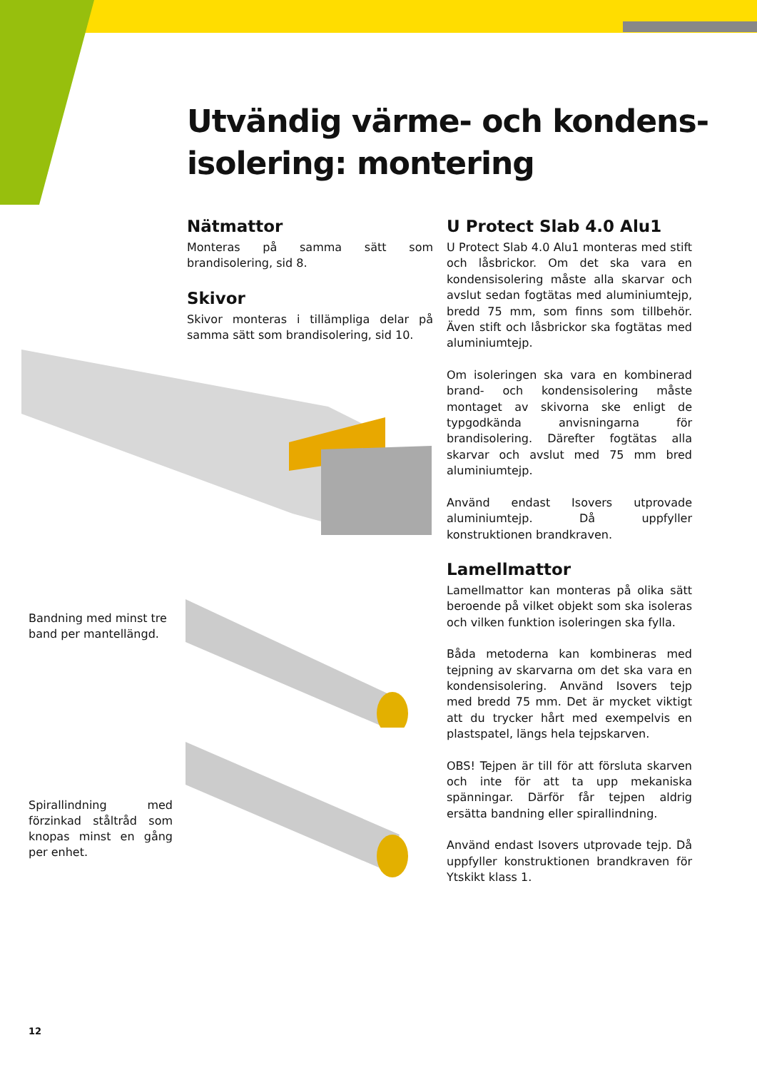Utvändig värme- och kondens-
isolering: montering
Nätmattor
Monteras på samma sätt som brandisolering, sid 8.
Skivor
Skivor monteras i tillämpliga delar på samma sätt som brandisolering, sid 10.
U Protect Slab 4.0 Alu1
U Protect Slab 4.0 Alu1 monteras med stift och låsbrickor. Om det ska vara en kondensisolering måste alla skarvar och avslut sedan fogtätas med aluminiumtejp, bredd 75 mm, som finns som tillbehör. Även stift och låsbrickor ska fogtätas med aluminiumtejp.
Om isoleringen ska vara en kombinerad brand- och kondensisolering måste montaget av skivorna ske enligt de typgodkända anvisningarna för brandisolering. Därefter fogtätas alla skarvar och avslut med 75 mm bred aluminiumtejp.
Använd endast Isovers utprovade aluminiumtejp. Då uppfyller konstruktionen brandkraven.
Lamellmattor
Lamellmattor kan monteras på olika sätt beroende på vilket objekt som ska isoleras och vilken funktion isoleringen ska fylla.
Båda metoderna kan kombineras med tejpning av skarvarna om det ska vara en kondensisolering. Använd Isovers tejp med bredd 75 mm. Det är mycket viktigt att du trycker hårt med exempelvis en plastspatel, längs hela tejpskarven.
OBS! Tejpen är till för att försluta skarven och inte för att ta upp mekaniska spänningar. Därför får tejpen aldrig ersätta bandning eller spirallindning.
Använd endast Isovers utprovade tejp. Då uppfyller konstruktionen brandkraven för Ytskikt klass 1.
Bandning med minst tre band per mantellängd.
Spirallindning med förzinkad ståltråd som knopas minst en gång per enhet.
12